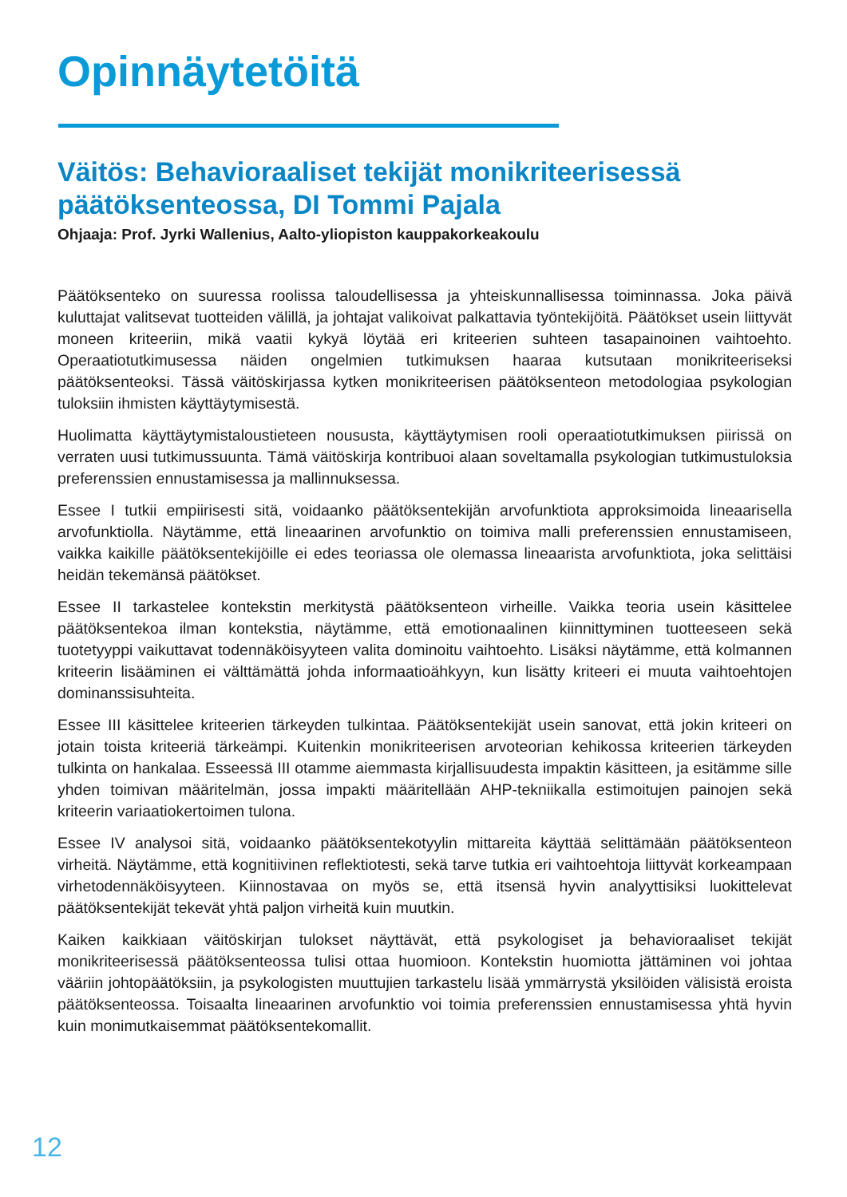Opinnäytetöitä
Väitös: Behavioraaliset tekijät monikriteerisessä päätöksenteossa, DI Tommi Pajala
Ohjaaja: Prof. Jyrki Wallenius, Aalto-yliopiston kauppakorkeakoulu
Päätöksenteko on suuressa roolissa taloudellisessa ja yhteiskunnallisessa toiminnassa. Joka päivä kuluttajat valitsevat tuotteiden välillä, ja johtajat valikoivat palkattavia työntekijöitä. Päätökset usein liittyvät moneen kriteeriin, mikä vaatii kykyä löytää eri kriteerien suhteen tasapainoinen vaihtoehto. Operaatiotutkimusessa näiden ongelmien tutkimuksen haaraa kutsutaan monikriteeriseksi päätöksenteoksi. Tässä väitöskirjassa kytken monikriteerisen päätöksenteon metodologiaa psykologian tuloksiin ihmisten käyttäytymisestä.
Huolimatta käyttäytymistaloustieteen noususta, käyttäytymisen rooli operaatiotutkimuksen piirissä on verraten uusi tutkimussuunta. Tämä väitöskirja kontribuoi alaan soveltamalla psykologian tutkimustuloksia preferenssien ennustamisessa ja mallinnuksessa.
Essee I tutkii empiirisesti sitä, voidaanko päätöksentekijän arvofunktiota approksimoida lineaarisella arvofunktiolla. Näytämme, että lineaarinen arvofunktio on toimiva malli preferenssien ennustamiseen, vaikka kaikille päätöksentekijöille ei edes teoriassa ole olemassa lineaarista arvofunktiota, joka selittäisi heidän tekemänsä päätökset.
Essee II tarkastelee kontekstin merkitystä päätöksenteon virheille. Vaikka teoria usein käsittelee päätöksentekoa ilman kontekstia, näytämme, että emotionaalinen kiinnittyminen tuotteeseen sekä tuotetyyppi vaikuttavat todennäköisyyteen valita dominoitu vaihtoehto. Lisäksi näytämme, että kolmannen kriteerin lisääminen ei välttämättä johda informaatioähkyyn, kun lisätty kriteeri ei muuta vaihtoehtojen dominanssisuhteita.
Essee III käsittelee kriteerien tärkeyden tulkintaa. Päätöksentekijät usein sanovat, että jokin kriteeri on jotain toista kriteeriä tärkeämpi. Kuitenkin monikriteerisen arvoteorian kehikossa kriteerien tärkeyden tulkinta on hankalaa. Esseessä III otamme aiemmasta kirjallisuudesta impaktin käsitteen, ja esitämme sille yhden toimivan määritelmän, jossa impakti määritellään AHP-tekniikalla estimoitujen painojen sekä kriteerin variaatiokertoimen tulona.
Essee IV analysoi sitä, voidaanko päätöksentekotyylin mittareita käyttää selittämään päätöksenteon virheitä. Näytämme, että kognitiivinen reflektiotesti, sekä tarve tutkia eri vaihtoehtoja liittyvät korkeampaan virhetodennäköisyyteen. Kiinnostavaa on myös se, että itsensä hyvin analyyttisiksi luokittelevat päätöksentekijät tekevät yhtä paljon virheitä kuin muutkin.
Kaiken kaikkiaan väitöskirjan tulokset näyttävät, että psykologiset ja behavioraaliset tekijät monikriteerisessä päätöksenteossa tulisi ottaa huomioon. Kontekstin huomiotta jättäminen voi johtaa vääriin johtopäätöksiin, ja psykologisten muuttujien tarkastelu lisää ymmärrystä yksilöiden välisistä eroista päätöksenteossa. Toisaalta lineaarinen arvofunktio voi toimia preferenssien ennustamisessa yhtä hyvin kuin monimutkaisemmat päätöksentekomallit.
12